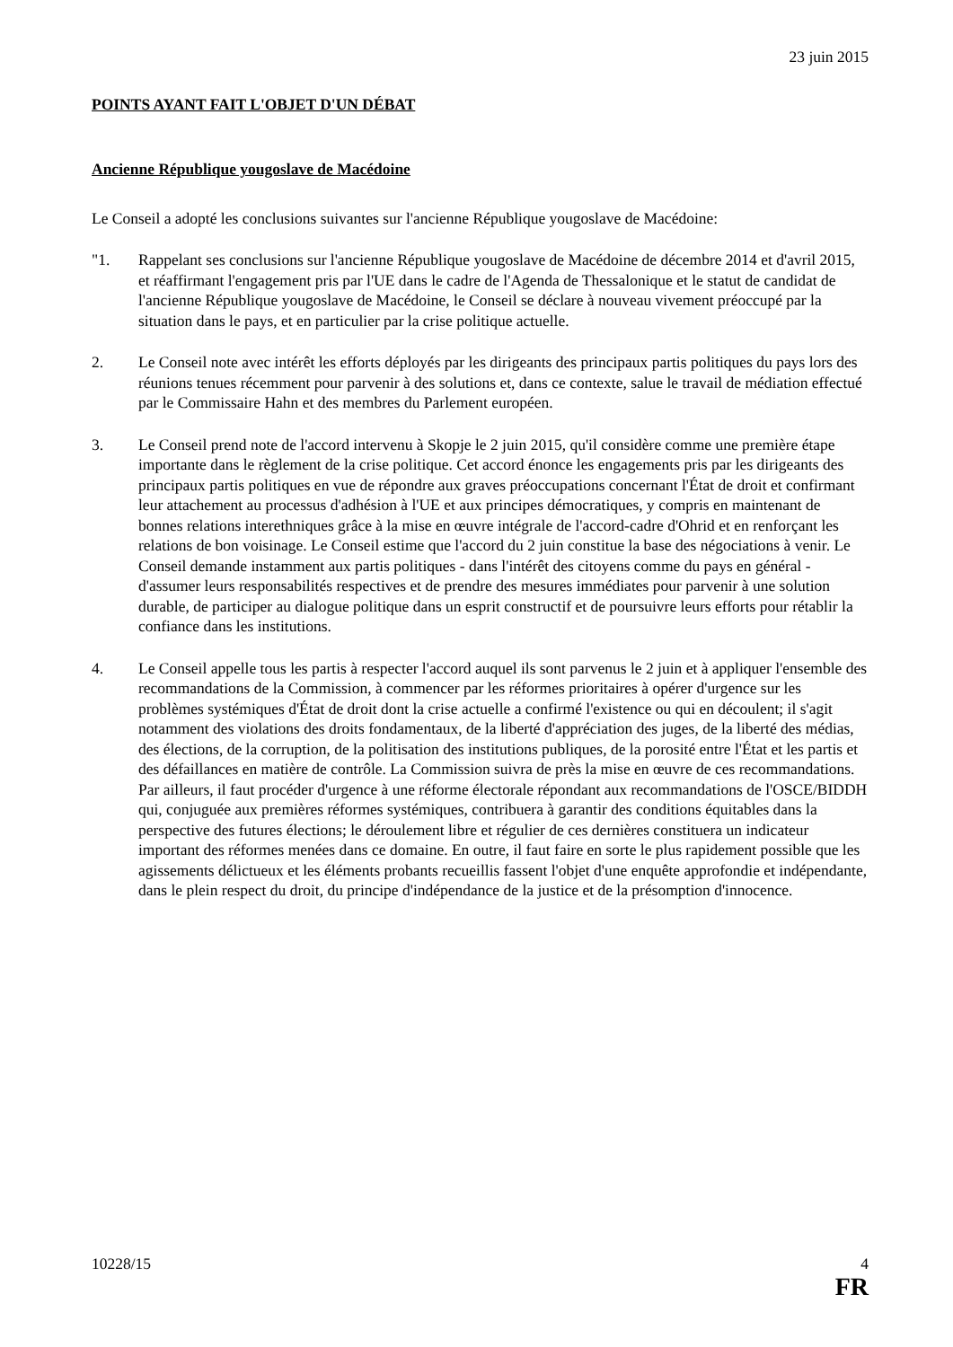23 juin 2015
POINTS AYANT FAIT L'OBJET D'UN DÉBAT
Ancienne République yougoslave de Macédoine
Le Conseil a adopté les conclusions suivantes sur l'ancienne République yougoslave de Macédoine:
"1. Rappelant ses conclusions sur l'ancienne République yougoslave de Macédoine de décembre 2014 et d'avril 2015, et réaffirmant l'engagement pris par l'UE dans le cadre de l'Agenda de Thessalonique et le statut de candidat de l'ancienne République yougoslave de Macédoine, le Conseil se déclare à nouveau vivement préoccupé par la situation dans le pays, et en particulier par la crise politique actuelle.
2. Le Conseil note avec intérêt les efforts déployés par les dirigeants des principaux partis politiques du pays lors des réunions tenues récemment pour parvenir à des solutions et, dans ce contexte, salue le travail de médiation effectué par le Commissaire Hahn et des membres du Parlement européen.
3. Le Conseil prend note de l'accord intervenu à Skopje le 2 juin 2015, qu'il considère comme une première étape importante dans le règlement de la crise politique. Cet accord énonce les engagements pris par les dirigeants des principaux partis politiques en vue de répondre aux graves préoccupations concernant l'État de droit et confirmant leur attachement au processus d'adhésion à l'UE et aux principes démocratiques, y compris en maintenant de bonnes relations interethniques grâce à la mise en œuvre intégrale de l'accord-cadre d'Ohrid et en renforçant les relations de bon voisinage. Le Conseil estime que l'accord du 2 juin constitue la base des négociations à venir. Le Conseil demande instamment aux partis politiques - dans l'intérêt des citoyens comme du pays en général - d'assumer leurs responsabilités respectives et de prendre des mesures immédiates pour parvenir à une solution durable, de participer au dialogue politique dans un esprit constructif et de poursuivre leurs efforts pour rétablir la confiance dans les institutions.
4. Le Conseil appelle tous les partis à respecter l'accord auquel ils sont parvenus le 2 juin et à appliquer l'ensemble des recommandations de la Commission, à commencer par les réformes prioritaires à opérer d'urgence sur les problèmes systémiques d'État de droit dont la crise actuelle a confirmé l'existence ou qui en découlent; il s'agit notamment des violations des droits fondamentaux, de la liberté d'appréciation des juges, de la liberté des médias, des élections, de la corruption, de la politisation des institutions publiques, de la porosité entre l'État et les partis et des défaillances en matière de contrôle. La Commission suivra de près la mise en œuvre de ces recommandations. Par ailleurs, il faut procéder d'urgence à une réforme électorale répondant aux recommandations de l'OSCE/BIDDH qui, conjuguée aux premières réformes systémiques, contribuera à garantir des conditions équitables dans la perspective des futures élections; le déroulement libre et régulier de ces dernières constituera un indicateur important des réformes menées dans ce domaine. En outre, il faut faire en sorte le plus rapidement possible que les agissements délictueux et les éléments probants recueillis fassent l'objet d'une enquête approfondie et indépendante, dans le plein respect du droit, du principe d'indépendance de la justice et de la présomption d'innocence.
10228/15 4
FR